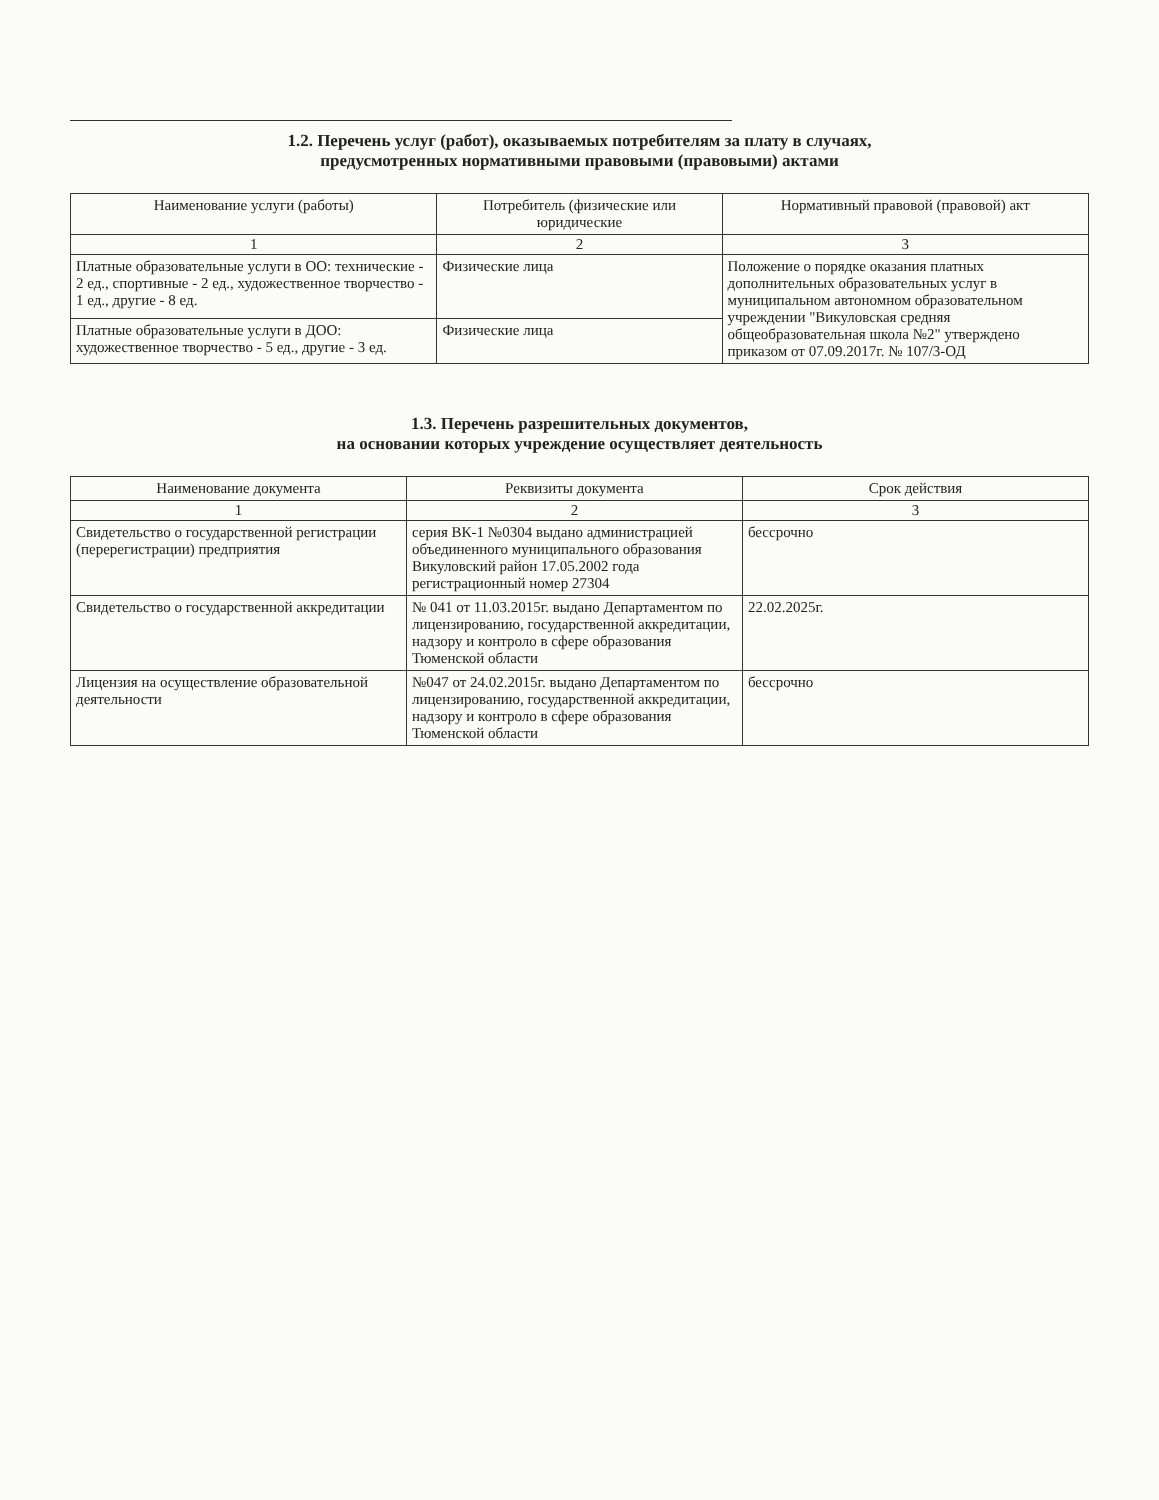1.2. Перечень услуг (работ), оказываемых потребителям за плату в случаях,
предусмотренных нормативными правовыми (правовыми) актами
| Наименование услуги (работы) | Потребитель (физические или юридические | Нормативный правовой (правовой) акт |
| --- | --- | --- |
| 1 | 2 | 3 |
| Платные образовательные услуги в ОО: технические - 2 ед., спортивные - 2 ед., художественное творчество - 1 ед., другие - 8 ед. | Физические лица | Положение о порядке оказания платных дополнительных образовательных услуг в муниципальном автономном образовательном учреждении "Викуловская средняя общеобразовательная школа №2" утверждено приказом от 07.09.2017г. № 107/3-ОД |
| Платные образовательные услуги в ДОО: художественное творчество - 5 ед., другие - 3 ед. | Физические лица | |
1.3. Перечень разрешительных документов,
на основании которых учреждение осуществляет деятельность
| Наименование документа | Реквизиты документа | Срок действия |
| --- | --- | --- |
| 1 | 2 | 3 |
| Свидетельство о государственной регистрации (перерегистрации) предприятия | серия ВК-1 №0304 выдано администрацией объединенного муниципального образования Викуловский район 17.05.2002 года регистрационный номер 27304 | бессрочно |
| Свидетельство о государственной аккредитации | № 041 от 11.03.2015г. выдано Департаментом по лицензированию, государственной аккредитации, надзору и контроло в сфере образования Тюменской области | 22.02.2025г. |
| Лицензия на осуществление образовательной деятельности | №047 от 24.02.2015г. выдано Департаментом по лицензированию, государственной аккредитации, надзору и контроло в сфере образования Тюменской области | бессрочно |